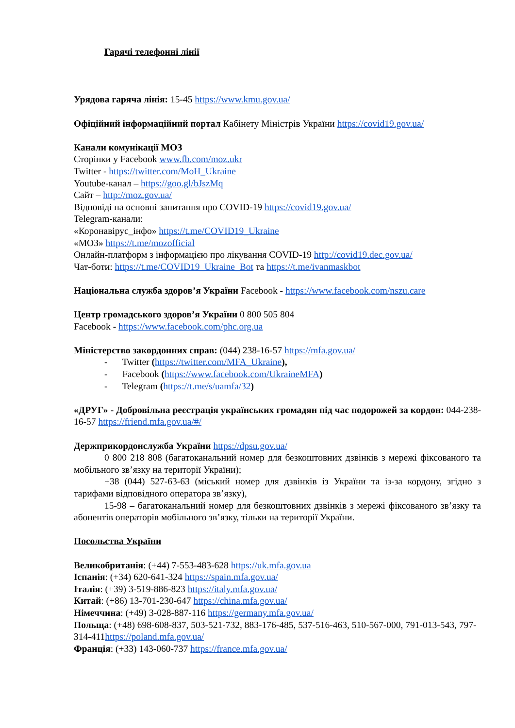Гарячі телефонні лінії
Урядова гаряча лінія: 15-45 https://www.kmu.gov.ua/
Офіційний інформаційний портал Кабінету Міністрів України https://covid19.gov.ua/
Канали комунікації МОЗ
Сторінки у Facebook www.fb.com/moz.ukr
Twitter - https://twitter.com/MoH_Ukraine
Youtube-канал – https://goo.gl/bJszMq
Сайт – http://moz.gov.ua/
Відповіді на основні запитання про COVID-19 https://covid19.gov.ua/
Telegram-канали:
«Коронавірус_інфо» https://t.me/COVID19_Ukraine
«МОЗ» https://t.me/mozofficial
Онлайн-платформ з інформацією про лікування COVID-19 http://covid19.dec.gov.ua/
Чат-боти: https://t.me/COVID19_Ukraine_Bot та https://t.me/ivanmaskbot
Національна служба здоров’я України Facebook - https://www.facebook.com/nszu.care
Центр громадського здоров’я України 0 800 505 804
Facebook - https://www.facebook.com/phc.org.ua
Міністерство закордонних справ: (044) 238-16-57 https://mfa.gov.ua/
- Twitter (https://twitter.com/MFA_Ukraine),
- Facebook (https://www.facebook.com/UkraineMFA)
- Telegram (https://t.me/s/uamfa/32)
«ДРУГ» - Добровільна реєстрація українських громадян під час подорожей за кордон: 044-238-16-57 https://friend.mfa.gov.ua/#/
Держприкордонслужба України https://dpsu.gov.ua/
0 800 218 808 (багатоканальний номер для безкоштовних дзвінків з мережі фіксованого та мобільного зв’язку на території України);
+38 (044) 527-63-63 (міський номер для дзвінків із України та із-за кордону, згідно з тарифами відповідного оператора зв’язку),
15-98 – багатоканальний номер для безкоштовних дзвінків з мережі фіксованого зв’язку та абонентів операторів мобільного зв’язку, тільки на території України.
Посольства України
Великобританія: (+44) 7-553-483-628 https://uk.mfa.gov.ua
Іспанія: (+34) 620-641-324 https://spain.mfa.gov.ua/
Італія: (+39) 3-519-886-823 https://italy.mfa.gov.ua/
Китай: (+86) 13-701-230-647 https://china.mfa.gov.ua/
Німеччина: (+49) 3-028-887-116 https://germany.mfa.gov.ua/
Польща: (+48) 698-608-837, 503-521-732, 883-176-485, 537-516-463, 510-567-000, 791-013-543, 797-314-411https://poland.mfa.gov.ua/
Франція: (+33) 143-060-737 https://france.mfa.gov.ua/